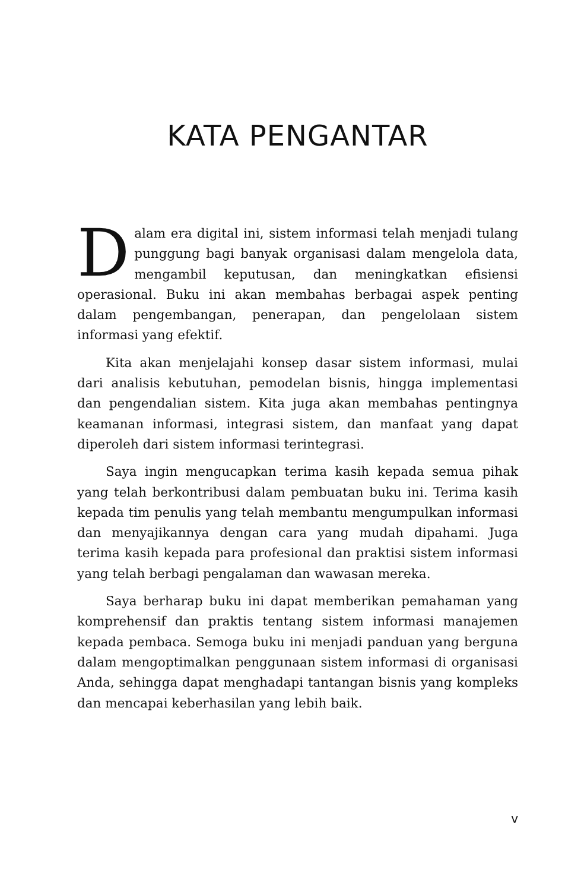KATA PENGANTAR
Dalam era digital ini, sistem informasi telah menjadi tulang punggung bagi banyak organisasi dalam mengelola data, mengambil keputusan, dan meningkatkan efisiensi operasional. Buku ini akan membahas berbagai aspek penting dalam pengembangan, penerapan, dan pengelolaan sistem informasi yang efektif.
Kita akan menjelajahi konsep dasar sistem informasi, mulai dari analisis kebutuhan, pemodelan bisnis, hingga implementasi dan pengendalian sistem. Kita juga akan membahas pentingnya keamanan informasi, integrasi sistem, dan manfaat yang dapat diperoleh dari sistem informasi terintegrasi.
Saya ingin mengucapkan terima kasih kepada semua pihak yang telah berkontribusi dalam pembuatan buku ini. Terima kasih kepada tim penulis yang telah membantu mengumpulkan informasi dan menyajikannya dengan cara yang mudah dipahami. Juga terima kasih kepada para profesional dan praktisi sistem informasi yang telah berbagi pengalaman dan wawasan mereka.
Saya berharap buku ini dapat memberikan pemahaman yang komprehensif dan praktis tentang sistem informasi manajemen kepada pembaca. Semoga buku ini menjadi panduan yang berguna dalam mengoptimalkan penggunaan sistem informasi di organisasi Anda, sehingga dapat menghadapi tantangan bisnis yang kompleks dan mencapai keberhasilan yang lebih baik.
v